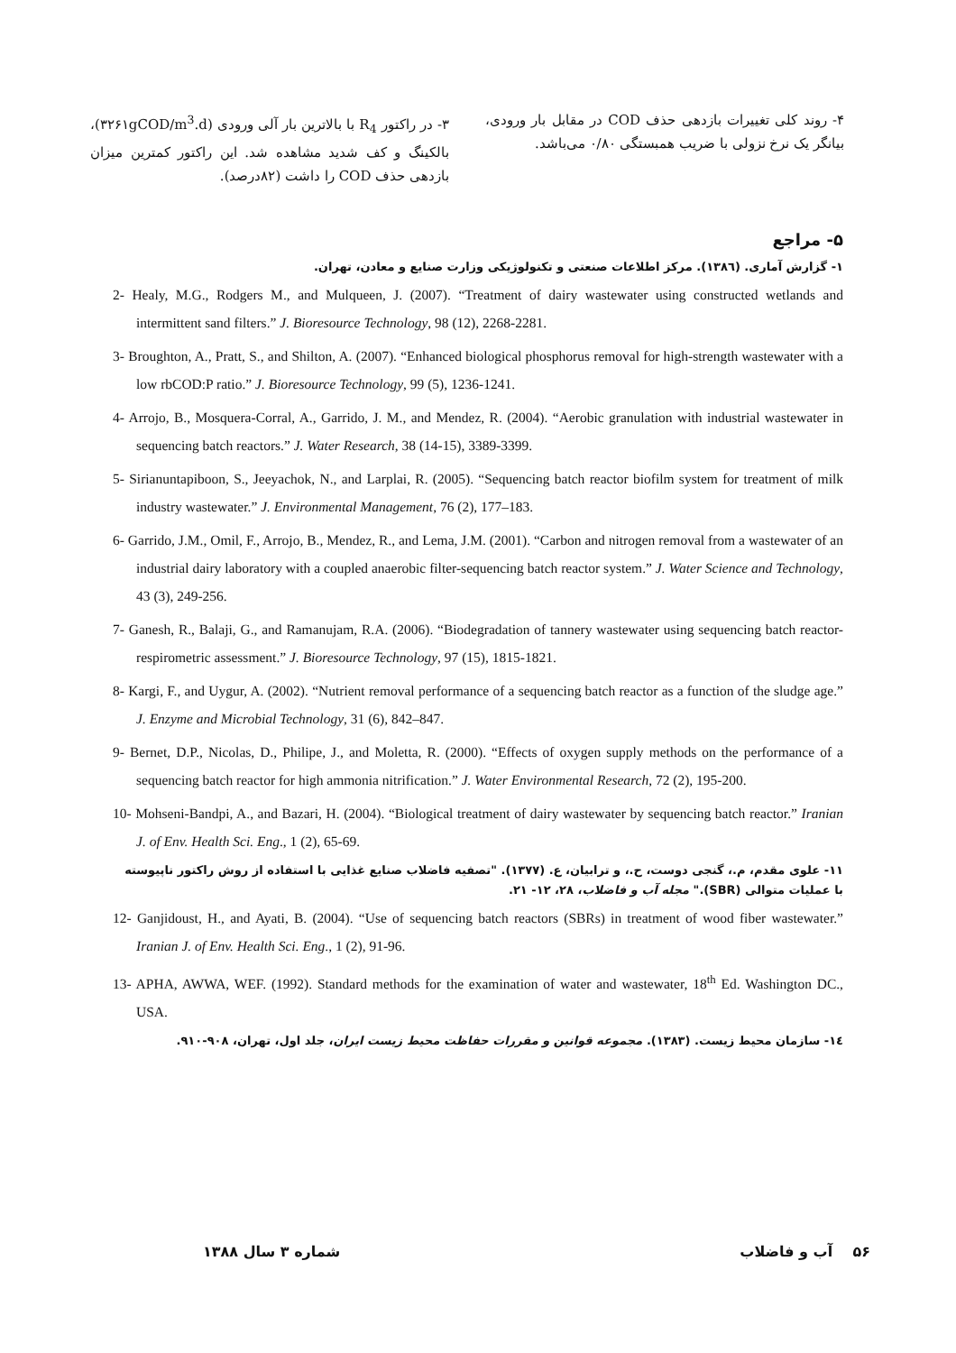۳- در راکتور R<sub>4</sub> با بالاترین بار آلی ورودی (۳۲۶۱gCOD/m<sup>3</sup>.d)، بالکینگ و کف شدید مشاهده شد. این راکتور کمترین میزان بازدهی حذف COD را داشت (۸۲درصد).
۴- روند کلی تغییرات بازدهی حذف COD در مقابل بار ورودی، بیانگر یک نرخ نزولی با ضریب همبستگی ۰/۸۰ می‌باشد.
۵- مراجع
۱- گزارش آماری. (۱۳۸٦). مرکز اطلاعات صنعتی و تکنولوژیکی وزارت صنایع و معادن، تهران.
2- Healy, M.G., Rodgers M., and Mulqueen, J. (2007). “Treatment of dairy wastewater using constructed wetlands and intermittent sand filters.” J. Bioresource Technology, 98 (12), 2268-2281.
3- Broughton, A., Pratt, S., and Shilton, A. (2007). “Enhanced biological phosphorus removal for high-strength wastewater with a low rbCOD:P ratio.” J. Bioresource Technology, 99 (5), 1236-1241.
4- Arrojo, B., Mosquera-Corral, A., Garrido, J. M., and Mendez, R. (2004). “Aerobic granulation with industrial wastewater in sequencing batch reactors.” J. Water Research, 38 (14-15), 3389-3399.
5- Sirianuntapiboon, S., Jeeyachok, N., and Larplai, R. (2005). “Sequencing batch reactor biofilm system for treatment of milk industry wastewater.” J. Environmental Management, 76 (2), 177–183.
6- Garrido, J.M., Omil, F., Arrojo, B., Mendez, R., and Lema, J.M. (2001). “Carbon and nitrogen removal from a wastewater of an industrial dairy laboratory with a coupled anaerobic filter-sequencing batch reactor system.” J. Water Science and Technology, 43 (3), 249-256.
7- Ganesh, R., Balaji, G., and Ramanujam, R.A. (2006). “Biodegradation of tannery wastewater using sequencing batch reactor-respirometric assessment.” J. Bioresource Technology, 97 (15), 1815-1821.
8- Kargi, F., and Uygur, A. (2002). “Nutrient removal performance of a sequencing batch reactor as a function of the sludge age.” J. Enzyme and Microbial Technology, 31 (6), 842–847.
9- Bernet, D.P., Nicolas, D., Philipe, J., and Moletta, R. (2000). “Effects of oxygen supply methods on the performance of a sequencing batch reactor for high ammonia nitrification.” J. Water Environmental Research, 72 (2), 195-200.
10- Mohseni-Bandpi, A., and Bazari, H. (2004). “Biological treatment of dairy wastewater by sequencing batch reactor.” Iranian J. of Env. Health Sci. Eng., 1 (2), 65-69.
۱۱- علوی مقدم، م.، گنجی دوست، ح.، و ترابیان، ع. (۱۳۷۷). "تصفیه فاضلاب صنایع غذایی با استفاده از روش راکتور ناپیوسته با عملیات متوالی (SBR)." مجله آب و فاضلاب، ۲۸، ۱۲- ۲۱.
12- Ganjidoust, H., and Ayati, B. (2004). “Use of sequencing batch reactors (SBRs) in treatment of wood fiber wastewater.” Iranian J. of Env. Health Sci. Eng., 1 (2), 91-96.
13- APHA, AWWA, WEF. (1992). Standard methods for the examination of water and wastewater, 18<sup>th</sup> Ed. Washington DC., USA.
۱٤- سازمان محیط زیست. (۱۳۸۳). مجموعه قوانین و مقررات حفاظت محیط زیست ایران، جلد اول، تهران، ۹۰۸-۹۱۰.
شماره ۳ سال ۱۳۸۸ ۵۶ آب و فاضلاب